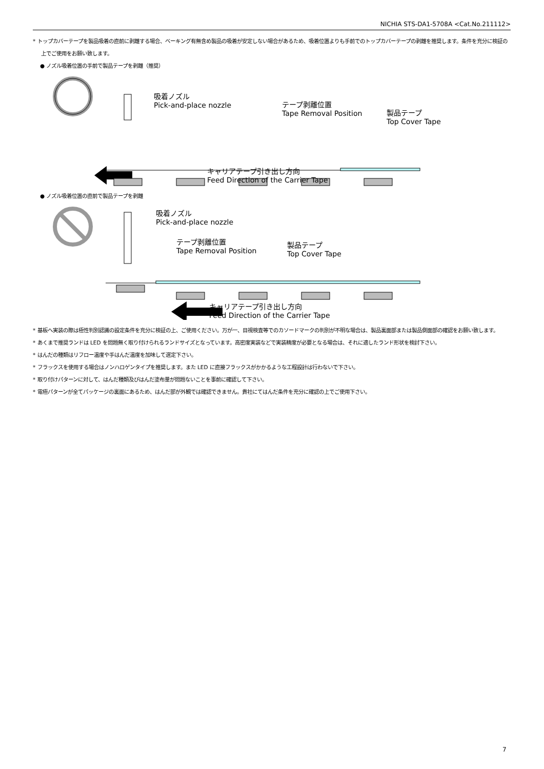NICHIA STS-DA1-5708A <Cat.No.211112>
* トップカバーテープを製品吸着の直前に剥離する場合、ベーキング有無含め製品の吸着が安定しない場合があるため、吸着位置よりも手前でのトップカバーテープの剥離を推奨します。条件を充分に検証の上でご使用をお願い致します。
● ノズル吸着位置の手前で製品テープを剥離（推奨）
吸着ノズル
Pick-and-place nozzle
テープ剥離位置
Tape Removal Position
製品テープ
Top Cover Tape
キャリアテープ引き出し方向
Feed Direction of the Carrier Tape
● ノズル吸着位置の直前で製品テープを剥離
吸着ノズル
Pick-and-place nozzle
テープ剥離位置
Tape Removal Position
製品テープ
Top Cover Tape
キャリアテープ引き出し方向
Feed Direction of the Carrier Tape
* 基板へ実装の際は極性判別認識の設定条件を充分に検証の上、ご使用ください。万が一、目視検査等でのカソードマークの判別が不明な場合は、製品裏面部または製品側面部の確認をお願い致します。
* あくまで推奨ランドは LED を問題無く取り付けられるランドサイズとなっています。高密度実装などで実装精度が必要となる場合は、それに適したランド形状を検討下さい。
* はんだの種類はリフロー温度や手はんだ温度を加味して選定下さい。
* フラックスを使用する場合はノンハロゲンタイプを推奨します。また LED に直接フラックスがかかるような工程設計は行わないで下さい。
* 取り付けパターンに対して、はんだ種類及びはんだ塗布量が問題ないことを事前に確認して下さい。
* 電極パターンが全てパッケージの裏面にあるため、はんだ部が外観では確認できません。貴社にてはんだ条件を充分に確認の上でご使用下さい。
7